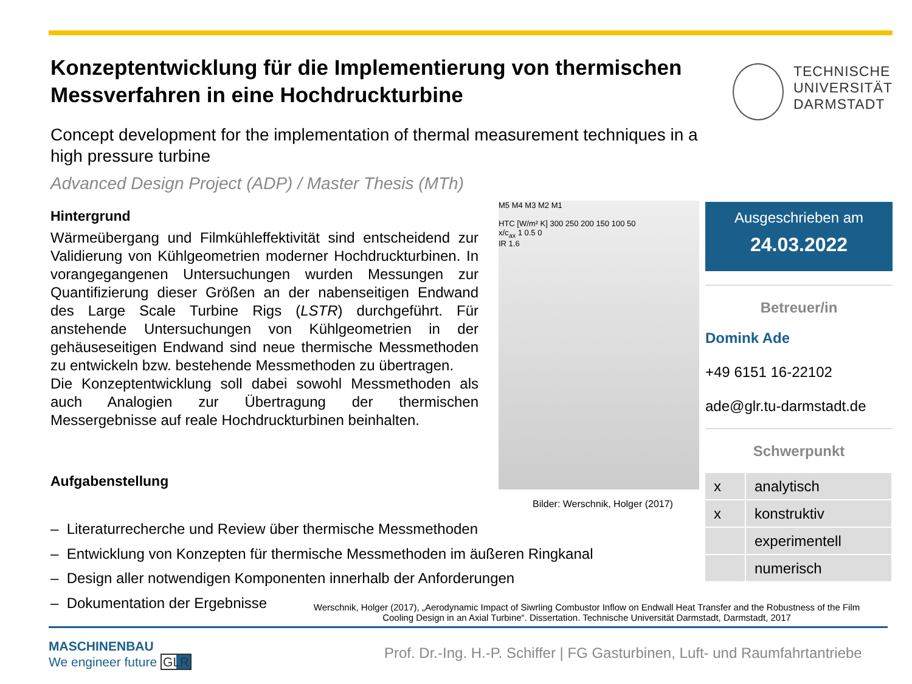Konzeptentwicklung für die Implementierung von thermischen Messverfahren in eine Hochdruckturbine
TECHNISCHE
UNIVERSITÄT
DARMSTADT
Concept development for the implementation of thermal measurement techniques in a high pressure turbine
Advanced Design Project (ADP) / Master Thesis (MTh)
Hintergrund
Wärmeübergang und Filmkühleffektivität sind entscheidend zur Validierung von Kühlgeometrien moderner Hochdruckturbinen. In vorangegangenen Untersuchungen wurden Messungen zur Quantifizierung dieser Größen an der nabenseitigen Endwand des Large Scale Turbine Rigs (LSTR) durchgeführt. Für anstehende Untersuchungen von Kühlgeometrien in der gehäuseseitigen Endwand sind neue thermische Messmethoden zu entwickeln bzw. bestehende Messmethoden zu übertragen.
Die Konzeptentwicklung soll dabei sowohl Messmethoden als auch Analogien zur Übertragung der thermischen Messergebnisse auf reale Hochdruckturbinen beinhalten.
Aufgabenstellung
– Literaturrecherche und Review über thermische Messmethoden
– Entwicklung von Konzepten für thermische Messmethoden im äußeren Ringkanal
– Design aller notwendigen Komponenten innerhalb der Anforderungen
– Dokumentation der Ergebnisse
M5 M4 M3 M2 M1
HTC [W/m² K] 300 250 200 150 100 50
x/c<sub>ax</sub> 1 0.5 0
IR 1.6
Bilder: Werschnik, Holger (2017)
Ausgeschrieben am
24.03.2022
Betreuer/in
Domink Ade
+49 6151 16-22102
ade@glr.tu-darmstadt.de
Schwerpunkt
| x | analytisch |
| x | konstruktiv |
| | experimentell |
| | numerisch |
Werschnik, Holger (2017), „Aerodynamic Impact of Siwrling Combustor Inflow on Endwall Heat Transfer and the Robustness of the Film Cooling Design in an Axial Turbine“. Dissertation. Technische Universität Darmstadt, Darmstadt, 2017
MASCHINENBAU
We engineer future GLR
Prof. Dr.-Ing. H.-P. Schiffer | FG Gasturbinen, Luft- und Raumfahrtantriebe